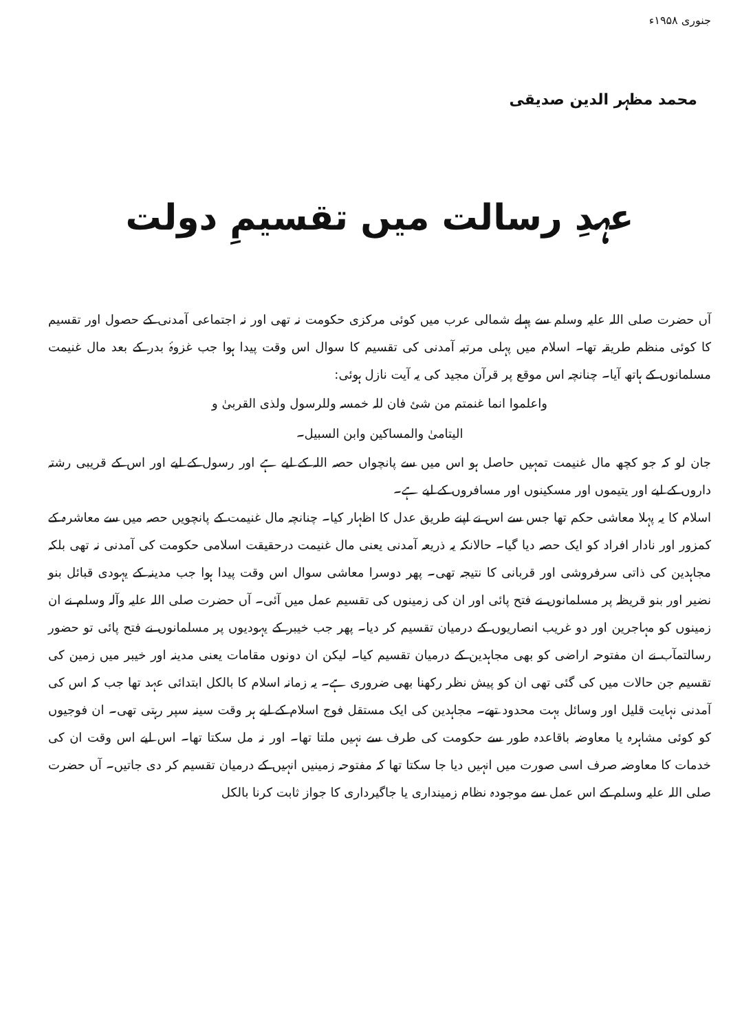جنوری ۱۹۵۸ء
محمد مظہر الدین صدیقی
عہدِ رسالت میں تقسیمِ دولت
آں حضرت صلی اللہ علیہ وسلم سے پہلے شمالی عرب میں کوئی مرکزی حکومت نہ تھی اور نہ اجتماعی آمدنی کے حصول اور تقسیم کا کوئی منظم طریقہ تھا۔ اسلام میں پہلی مرتبہ آمدنی کی تقسیم کا سوال اس وقت پیدا ہوا جب غزوۂ بدر کے بعد مال غنیمت مسلمانوں کے ہاتھ آیا۔ چنانچہ اس موقع پر قرآن مجید کی یہ آیت نازل ہوئی:
واعلموا انما غنمتم من شئ فان للہ خمسہ وللرسول ولذی القربیٰ و
الیتامیٰ والمساکین وابن السبیل۔
جان لو کہ جو کچھ مال غنیمت تمہیں حاصل ہو اس میں سے پانچواں حصہ اللہ کے لیے ہے اور رسول کے لیے اور اس کے قریبی رشتہ داروں کے لیے اور یتیموں اور مسکینوں اور مسافروں کے لیے ہے۔
اسلام کا یہ پہلا معاشی حکم تھا جس سے اس نے اپنے طریق عدل کا اظہار کیا۔ چنانچہ مال غنیمت کے پانچویں حصہ میں سے معاشرہ کے کمزور اور نادار افراد کو ایک حصہ دیا گیا۔ حالانکہ یہ ذریعہ آمدنی یعنی مال غنیمت درحقیقت اسلامی حکومت کی آمدنی نہ تھی بلکہ مجاہدین کی ذاتی سرفروشی اور قربانی کا نتیجہ تھی۔ پھر دوسرا معاشی سوال اس وقت پیدا ہوا جب مدینہ کے یہودی قبائل بنو نضیر اور بنو قریظہ پر مسلمانوں نے فتح پائی اور ان کی زمینوں کی تقسیم عمل میں آئی۔ آں حضرت صلی اللہ علیہ وآلہ وسلم نے ان زمینوں کو مہاجرین اور دو غریب انصاریوں کے درمیان تقسیم کر دیا۔ پھر جب خیبر کے یہودیوں پر مسلمانوں نے فتح پائی تو حضور رسالتمآب نے ان مفتوحہ اراضی کو بھی مجاہدین کے درمیان تقسیم کیا۔ لیکن ان دونوں مقامات یعنی مدینہ اور خیبر میں زمین کی تقسیم جن حالات میں کی گئی تھی ان کو پیش نظر رکھنا بھی ضروری ہے۔ یہ زمانہ اسلام کا بالکل ابتدائی عہد تھا جب کہ اس کی آمدنی نہایت قلیل اور وسائل بہت محدود تھے۔ مجاہدین کی ایک مستقل فوج اسلام کے لیے ہر وقت سینہ سپر رہتی تھی۔ ان فوجیوں کو کوئی مشاہرہ یا معاوضہ باقاعدہ طور سے حکومت کی طرف سے نہیں ملتا تھا۔ اور نہ مل سکتا تھا۔ اس لیے اس وقت ان کی خدمات کا معاوضہ صرف اسی صورت میں انہیں دیا جا سکتا تھا کہ مفتوحہ زمینیں انہیں کے درمیان تقسیم کر دی جاتیں۔ آں حضرت صلی اللہ علیہ وسلم کے اس عمل سے موجودہ نظام زمینداری یا جاگیرداری کا جواز ثابت کرنا بالکل